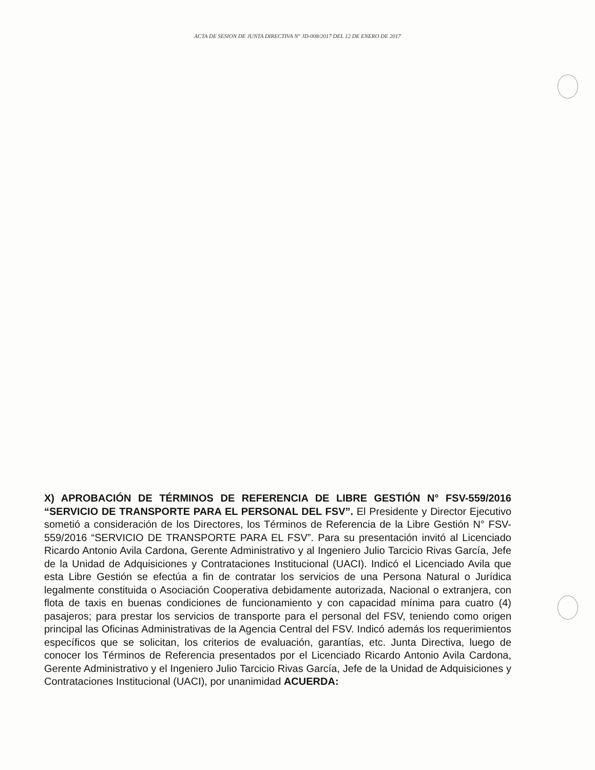ACTA DE SESION DE JUNTA DIRECTIVA N° JD-008/2017 DEL 12 DE ENERO DE 2017
X) APROBACIÓN DE TÉRMINOS DE REFERENCIA DE LIBRE GESTIÓN N° FSV-559/2016 “SERVICIO DE TRANSPORTE PARA EL PERSONAL DEL FSV”. El Presidente y Director Ejecutivo sometió a consideración de los Directores, los Términos de Referencia de la Libre Gestión N° FSV-559/2016 “SERVICIO DE TRANSPORTE PARA EL FSV”. Para su presentación invitó al Licenciado Ricardo Antonio Avila Cardona, Gerente Administrativo y al Ingeniero Julio Tarcicio Rivas García, Jefe de la Unidad de Adquisiciones y Contrataciones Institucional (UACI). Indicó el Licenciado Avila que esta Libre Gestión se efectúa a fin de contratar los servicios de una Persona Natural o Jurídica legalmente constituida o Asociación Cooperativa debidamente autorizada, Nacional o extranjera, con flota de taxis en buenas condiciones de funcionamiento y con capacidad mínima para cuatro (4) pasajeros; para prestar los servicios de transporte para el personal del FSV, teniendo como origen principal las Oficinas Administrativas de la Agencia Central del FSV. Indicó además los requerimientos específicos que se solicitan, los criterios de evaluación, garantías, etc. Junta Directiva, luego de conocer los Términos de Referencia presentados por el Licenciado Ricardo Antonio Avila Cardona, Gerente Administrativo y el Ingeniero Julio Tarcicio Rivas García, Jefe de la Unidad de Adquisiciones y Contrataciones Institucional (UACI), por unanimidad ACUERDA: